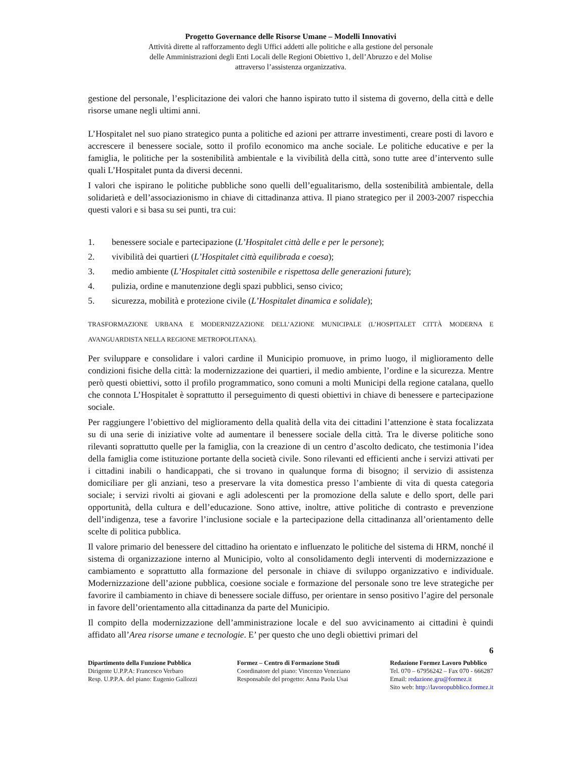Progetto Governance delle Risorse Umane – Modelli Innovativi
Attività dirette al rafforzamento degli Uffici addetti alle politiche e alla gestione del personale
delle Amministrazioni degli Enti Locali delle Regioni Obiettivo 1, dell’Abruzzo e del Molise
attraverso l’assistenza organizzativa.
gestione del personale, l’esplicitazione dei valori che hanno ispirato tutto il sistema di governo, della città e delle risorse umane negli ultimi anni.
L’Hospitalet nel suo piano strategico punta a politiche ed azioni per attrarre investimenti, creare posti di lavoro e accrescere il benessere sociale, sotto il profilo economico ma anche sociale. Le politiche educative e per la famiglia, le politiche per la sostenibilità ambientale e la vivibilità della città, sono tutte aree d’intervento sulle quali L’Hospitalet punta da diversi decenni.
I valori che ispirano le politiche pubbliche sono quelli dell’egualitarismo, della sostenibilità ambientale, della solidarietà e dell’associazionismo in chiave di cittadinanza attiva. Il piano strategico per il 2003-2007 rispecchia questi valori e si basa su sei punti, tra cui:
1. benessere sociale e partecipazione (L’Hospitalet città delle e per le persone);
2. vivibilità dei quartieri (L’Hospitalet città equilibrada e coesa);
3. medio ambiente (L’Hospitalet città sostenibile e rispettosa delle generazioni future);
4. pulizia, ordine e manutenzione degli spazi pubblici, senso civico;
5. sicurezza, mobilità e protezione civile (L’Hospitalet dinamica e solidale);
TRASFORMAZIONE URBANA E MODERNIZZAZIONE DELL’AZIONE MUNICIPALE (L’HOSPITALET CITTÀ MODERNA E AVANGUARDISTA NELLA REGIONE METROPOLITANA).
Per sviluppare e consolidare i valori cardine il Municipio promuove, in primo luogo, il miglioramento delle condizioni fisiche della città: la modernizzazione dei quartieri, il medio ambiente, l’ordine e la sicurezza. Mentre però questi obiettivi, sotto il profilo programmatico, sono comuni a molti Municipi della regione catalana, quello che connota L’Hospitalet è soprattutto il perseguimento di questi obiettivi in chiave di benessere e partecipazione sociale.
Per raggiungere l’obiettivo del miglioramento della qualità della vita dei cittadini l’attenzione è stata focalizzata su di una serie di iniziative volte ad aumentare il benessere sociale della città. Tra le diverse politiche sono rilevanti soprattutto quelle per la famiglia, con la creazione di un centro d’ascolto dedicato, che testimonia l’idea della famiglia come istituzione portante della società civile. Sono rilevanti ed efficienti anche i servizi attivati per i cittadini inabili o handicappati, che si trovano in qualunque forma di bisogno; il servizio di assistenza domiciliare per gli anziani, teso a preservare la vita domestica presso l’ambiente di vita di questa categoria sociale; i servizi rivolti ai giovani e agli adolescenti per la promozione della salute e dello sport, delle pari opportunità, della cultura e dell’educazione. Sono attive, inoltre, attive politiche di contrasto e prevenzione dell’indigenza, tese a favorire l’inclusione sociale e la partecipazione della cittadinanza all’orientamento delle scelte di politica pubblica.
Il valore primario del benessere del cittadino ha orientato e influenzato le politiche del sistema di HRM, nonché il sistema di organizzazione interno al Municipio, volto al consolidamento degli interventi di modernizzazione e cambiamento e soprattutto alla formazione del personale in chiave di sviluppo organizzativo e individuale. Modernizzazione dell’azione pubblica, coesione sociale e formazione del personale sono tre leve strategiche per favorire il cambiamento in chiave di benessere sociale diffuso, per orientare in senso positivo l’agire del personale in favore dell’orientamento alla cittadinanza da parte del Municipio.
Il compito della modernizzazione dell’amministrazione locale e del suo avvicinamento ai cittadini è quindi affidato all’Area risorse umane e tecnologie. E’ per questo che uno degli obiettivi primari del
6
Dipartimento della Funzione Pubblica
Dirigente U.P.P.A: Francesco Verbaro
Resp. U.P.P.A. del piano: Eugenio Gallozzi
Formez – Centro di Formazione Studi
Coordinatore del piano: Vincenzo Veneziano
Responsabile del progetto: Anna Paola Usai
Redazione Formez Lavoro Pubblico
Tel. 070 – 67956242 – Fax 070 - 666287
Email: redazione.gru@formez.it
Sito web: http://lavoropubblico.formez.it